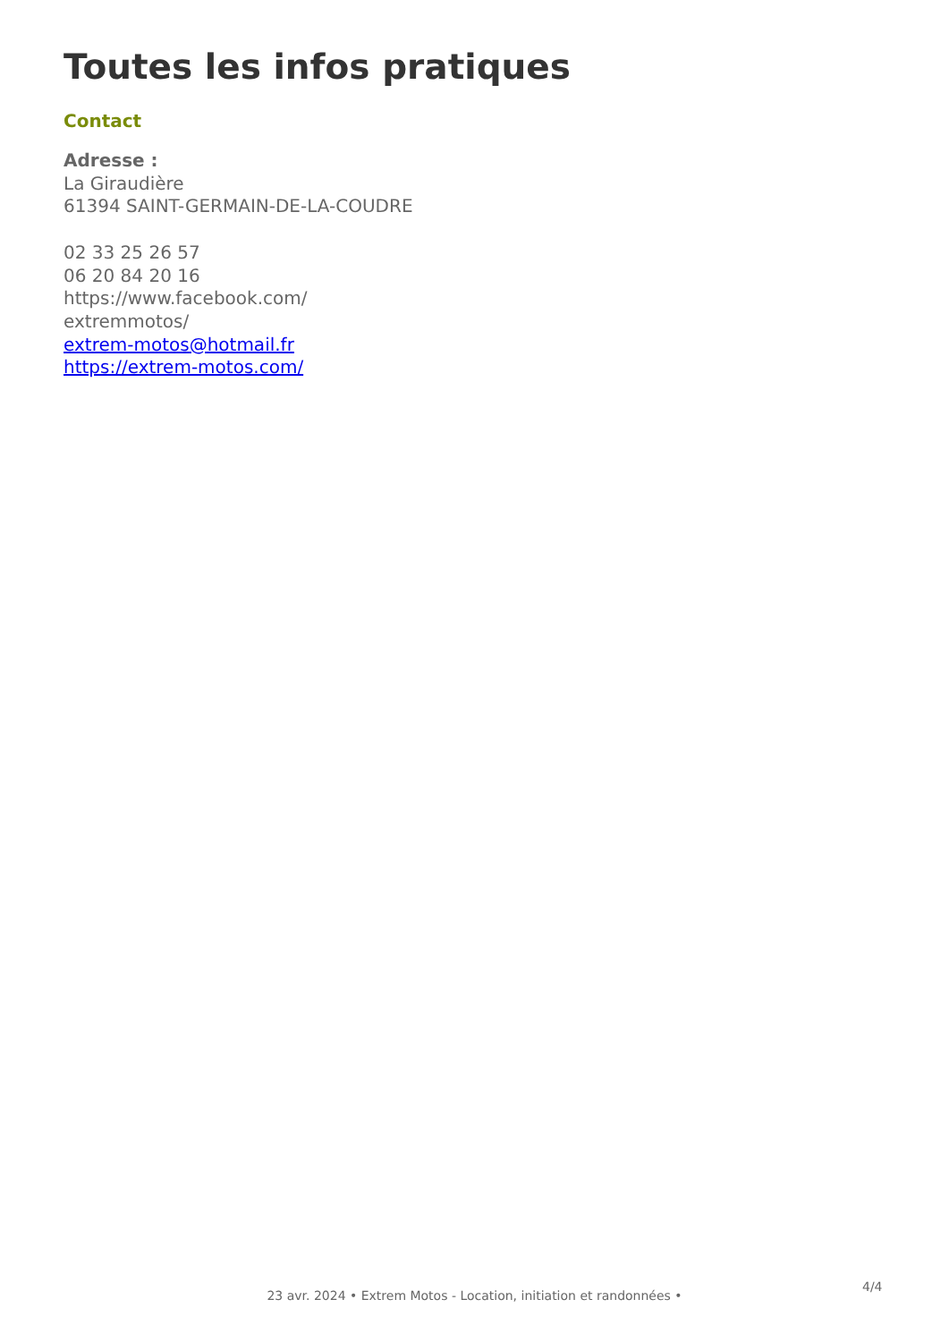Toutes les infos pratiques
Contact
Adresse :
La Giraudière
61394 SAINT-GERMAIN-DE-LA-COUDRE
02 33 25 26 57
06 20 84 20 16
https://www.facebook.com/
extremmotos/
extrem-motos@hotmail.fr
https://extrem-motos.com/
4/4
23 avr. 2024 • Extrem Motos - Location, initiation et randonnées •